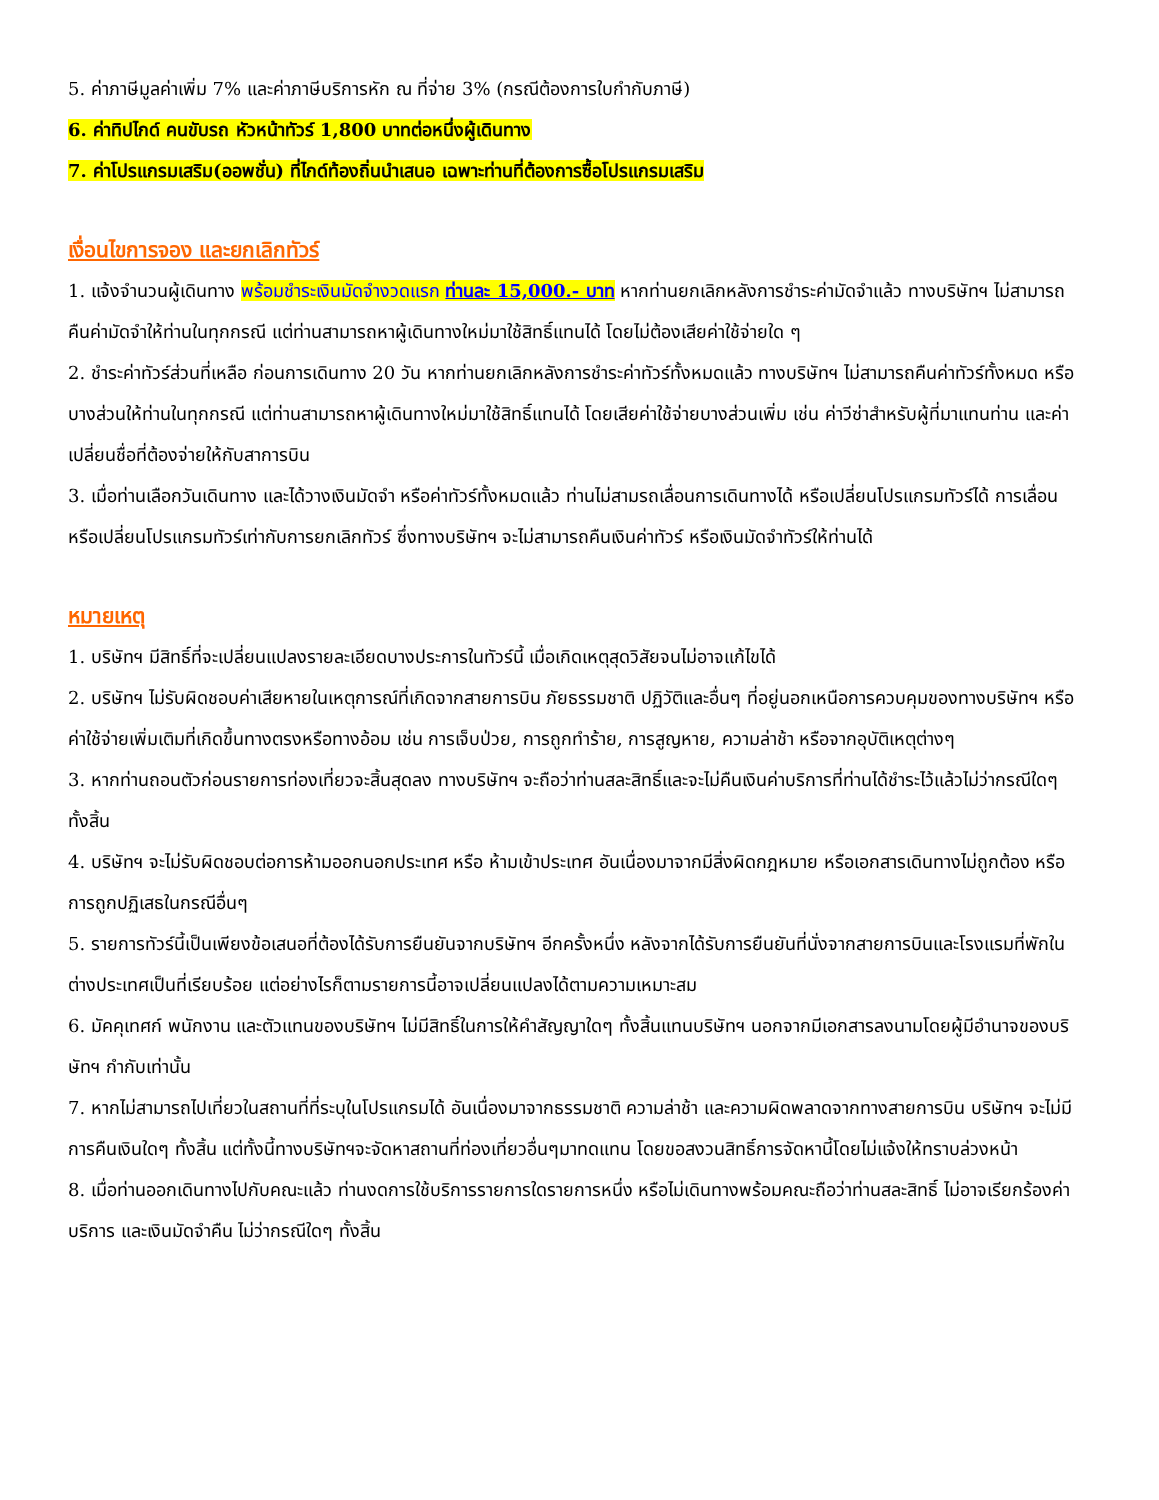5. ค่าภาษีมูลค่าเพิ่ม 7% และค่าภาษีบริการหัก ณ ที่จ่าย 3% (กรณีต้องการใบกำกับภาษี)
6. ค่าทิปไกด์ คนขับรถ หัวหน้าทัวร์ 1,800 บาทต่อหนึ่งผู้เดินทาง
7. ค่าโปรแกรมเสริม(ออพชั่น) ที่ไกด์ท้องถิ่นนำเสนอ เฉพาะท่านที่ต้องการซื้อโปรแกรมเสริม
เงื่อนไขการจอง และยกเลิกทัวร์
1. แจ้งจำนวนผู้เดินทาง พร้อมชำระเงินมัดจำงวดแรก ท่านละ 15,000.- บาท หากท่านยกเลิกหลังการชำระค่ามัดจำแล้ว ทางบริษัทฯ ไม่สามารถคืนค่ามัดจำให้ท่านในทุกกรณี แต่ท่านสามารถหาผู้เดินทางใหม่มาใช้สิทธิ์แทนได้ โดยไม่ต้องเสียค่าใช้จ่ายใด ๆ
2. ชำระค่าทัวร์ส่วนที่เหลือ ก่อนการเดินทาง 20 วัน หากท่านยกเลิกหลังการชำระค่าทัวร์ทั้งหมดแล้ว ทางบริษัทฯ ไม่สามารถคืนค่าทัวร์ทั้งหมด หรือบางส่วนให้ท่านในทุกกรณี แต่ท่านสามารถหาผู้เดินทางใหม่มาใช้สิทธิ์แทนได้ โดยเสียค่าใช้จ่ายบางส่วนเพิ่ม เช่น ค่าวีซ่าสำหรับผู้ที่มาแทนท่าน และค่าเปลี่ยนชื่อที่ต้องจ่ายให้กับสาการบิน
3. เมื่อท่านเลือกวันเดินทาง และได้วางเงินมัดจำ หรือค่าทัวร์ทั้งหมดแล้ว ท่านไม่สามรถเลื่อนการเดินทางได้ หรือเปลี่ยนโปรแกรมทัวร์ได้ การเลื่อนหรือเปลี่ยนโปรแกรมทัวร์เท่ากับการยกเลิกทัวร์ ซึ่งทางบริษัทฯ จะไม่สามารถคืนเงินค่าทัวร์ หรือเงินมัดจำทัวร์ให้ท่านได้
หมายเหตุ
1. บริษัทฯ มีสิทธิ์ที่จะเปลี่ยนแปลงรายละเอียดบางประการในทัวร์นี้ เมื่อเกิดเหตุสุดวิสัยจนไม่อาจแก้ไขได้
2. บริษัทฯ ไม่รับผิดชอบค่าเสียหายในเหตุการณ์ที่เกิดจากสายการบิน ภัยธรรมชาติ ปฏิวัติและอื่นๆ ที่อยู่นอกเหนือการควบคุมของทางบริษัทฯ หรือค่าใช้จ่ายเพิ่มเติมที่เกิดขึ้นทางตรงหรือทางอ้อม เช่น การเจ็บป่วย, การถูกทำร้าย, การสูญหาย, ความล่าช้า หรือจากอุบัติเหตุต่างๆ
3. หากท่านถอนตัวก่อนรายการท่องเที่ยวจะสิ้นสุดลง ทางบริษัทฯ จะถือว่าท่านสละสิทธิ์และจะไม่คืนเงินค่าบริการที่ท่านได้ชำระไว้แล้วไม่ว่ากรณีใดๆ ทั้งสิ้น
4. บริษัทฯ จะไม่รับผิดชอบต่อการห้ามออกนอกประเทศ หรือ ห้ามเข้าประเทศ อันเนื่องมาจากมีสิ่งผิดกฎหมาย หรือเอกสารเดินทางไม่ถูกต้อง หรือ การถูกปฏิเสธในกรณีอื่นๆ
5. รายการทัวร์นี้เป็นเพียงข้อเสนอที่ต้องได้รับการยืนยันจากบริษัทฯ อีกครั้งหนึ่ง หลังจากได้รับการยืนยันที่นั่งจากสายการบินและโรงแรมที่พักในต่างประเทศเป็นที่เรียบร้อย แต่อย่างไรก็ตามรายการนี้อาจเปลี่ยนแปลงได้ตามความเหมาะสม
6. มัคคุเทศก์ พนักงาน และตัวแทนของบริษัทฯ ไม่มีสิทธิ์ในการให้คำสัญญาใดๆ ทั้งสิ้นแทนบริษัทฯ นอกจากมีเอกสารลงนามโดยผู้มีอำนาจของบริษัทฯ กำกับเท่านั้น
7. หากไม่สามารถไปเที่ยวในสถานที่ที่ระบุในโปรแกรมได้ อันเนื่องมาจากธรรมชาติ ความล่าช้า และความผิดพลาดจากทางสายการบิน บริษัทฯ จะไม่มีการคืนเงินใดๆ ทั้งสิ้น แต่ทั้งนี้ทางบริษัทฯจะจัดหาสถานที่ท่องเที่ยวอื่นๆมาทดแทน โดยขอสงวนสิทธิ์การจัดหานี้โดยไม่แจ้งให้ทราบล่วงหน้า
8. เมื่อท่านออกเดินทางไปกับคณะแล้ว ท่านงดการใช้บริการรายการใดรายการหนึ่ง หรือไม่เดินทางพร้อมคณะถือว่าท่านสละสิทธิ์ ไม่อาจเรียกร้องค่าบริการ และเงินมัดจำคืน ไม่ว่ากรณีใดๆ ทั้งสิ้น